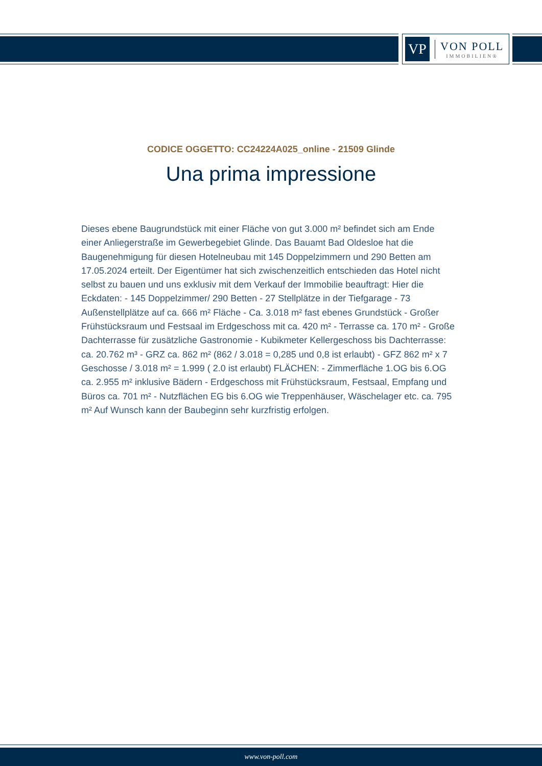VP
VON POLL
IMMOBILIEN®
CODICE OGGETTO: CC24224A025_online - 21509 Glinde
Una prima impressione
Dieses ebene Baugrundstück mit einer Fläche von gut 3.000 m² befindet sich am Ende einer Anliegerstraße im Gewerbegebiet Glinde. Das Bauamt Bad Oldesloe hat die Baugenehmigung für diesen Hotelneubau mit 145 Doppelzimmern und 290 Betten am 17.05.2024 erteilt. Der Eigentümer hat sich zwischenzeitlich entschieden das Hotel nicht selbst zu bauen und uns exklusiv mit dem Verkauf der Immobilie beauftragt: Hier die Eckdaten: - 145 Doppelzimmer/ 290 Betten - 27 Stellplätze in der Tiefgarage - 73 Außenstellplätze auf ca. 666 m² Fläche - Ca. 3.018 m² fast ebenes Grundstück - Großer Frühstücksraum und Festsaal im Erdgeschoss mit ca. 420 m² - Terrasse ca. 170 m² - Große Dachterrasse für zusätzliche Gastronomie - Kubikmeter Kellergeschoss bis Dachterrasse: ca. 20.762 m³ - GRZ ca. 862 m² (862 / 3.018 = 0,285 und 0,8 ist erlaubt) - GFZ 862 m² x 7 Geschosse / 3.018 m² = 1.999 ( 2.0 ist erlaubt) FLÄCHEN: - Zimmerfläche 1.OG bis 6.OG ca. 2.955 m² inklusive Bädern - Erdgeschoss mit Frühstücksraum, Festsaal, Empfang und Büros ca. 701 m² - Nutzflächen EG bis 6.OG wie Treppenhäuser, Wäschelager etc. ca. 795 m² Auf Wunsch kann der Baubeginn sehr kurzfristig erfolgen.
www.von-poll.com